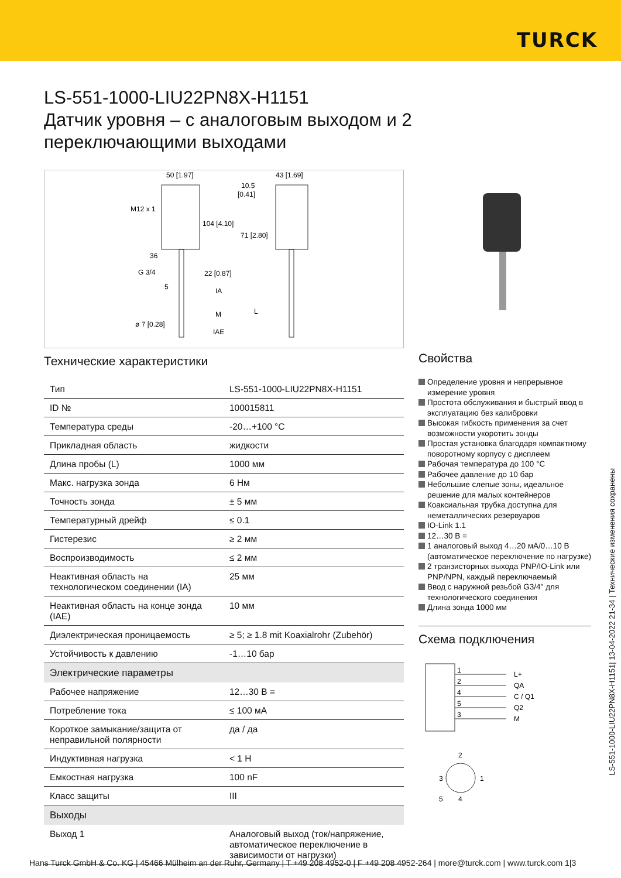TURCK
LS-551-1000-LIU22PN8X-H1151
Датчик уровня – с аналоговым выходом и 2 переключающими выходами
50 [1.97]
43 [1.69]
M12 x 1
104 [4.10]
71 [2.80]
10.5
[0.41]
36
G 3/4
22 [0.87]
5
IA
M
L
ø 7 [0.28]
IAE
Технические характеристики
| Тип | LS-551-1000-LIU22PN8X-H1151 |
| ID № | 100015811 |
| Температура среды | -20…+100 °C |
| Прикладная область | жидкости |
| Длина пробы (L) | 1000 мм |
| Макс. нагрузка зонда | 6 Нм |
| Точность зонда | ± 5 мм |
| Температурный дрейф | ≤ 0.1 |
| Гистерезис | ≥ 2 мм |
| Воспроизводимость | ≤ 2 мм |
| Неактивная область на технологическом соединении (IA) | 25 мм |
| Неактивная область на конце зонда (IAE) | 10 мм |
| Диэлектрическая проницаемость | ≥ 5; ≥ 1.8 mit Koaxialrohr (Zubehör) |
| Устойчивость к давлению | -1…10 бар |
| Электрические параметры | |
| Рабочее напряжение | 12…30 В = |
| Потребление тока | ≤ 100 мА |
| Короткое замыкание/защита от неправильной полярности | да / да |
| Индуктивная нагрузка | < 1 Н |
| Емкостная нагрузка | 100 nF |
| Класс защиты | III |
| Выходы | |
| Выход 1 | Аналоговый выход (ток/напряжение, автоматическое переключение в зависимости от нагрузки) |
Свойства
Определение уровня и непрерывное измерение уровня
Простота обслуживания и быстрый ввод в эксплуатацию без калибровки
Высокая гибкость применения за счет возможности укоротить зонды
Простая установка благодаря компактному поворотному корпусу с дисплеем
Рабочая температура до 100 °C
Рабочее давление до 10 бар
Небольшие слепые зоны, идеальное решение для малых контейнеров
Коаксиальная трубка доступна для неметаллических резервуаров
IO-Link 1.1
12…30 В =
1 аналоговый выход 4…20 мА/0…10 В (автоматическое переключение по нагрузке)
2 транзисторных выхода PNP/IO-Link или PNP/NPN, каждый переключаемый
Ввод с наружной резьбой G3/4" для технологического соединения
Длина зонда 1000 мм
Схема подключения
1
2
4
5
3
L+
QA
C / Q1
Q2
M
2
1
3
5
4
LS-551-1000-LIU22PN8X-H1151| 13-04-2022 21-34 | Технические изменения сохранены
Hans Turck GmbH & Co. KG | 45466 Mülheim an der Ruhr, Germany | T +49 208 4952-0 | F +49 208 4952-264 | more@turck.com | www.turck.com 1|3